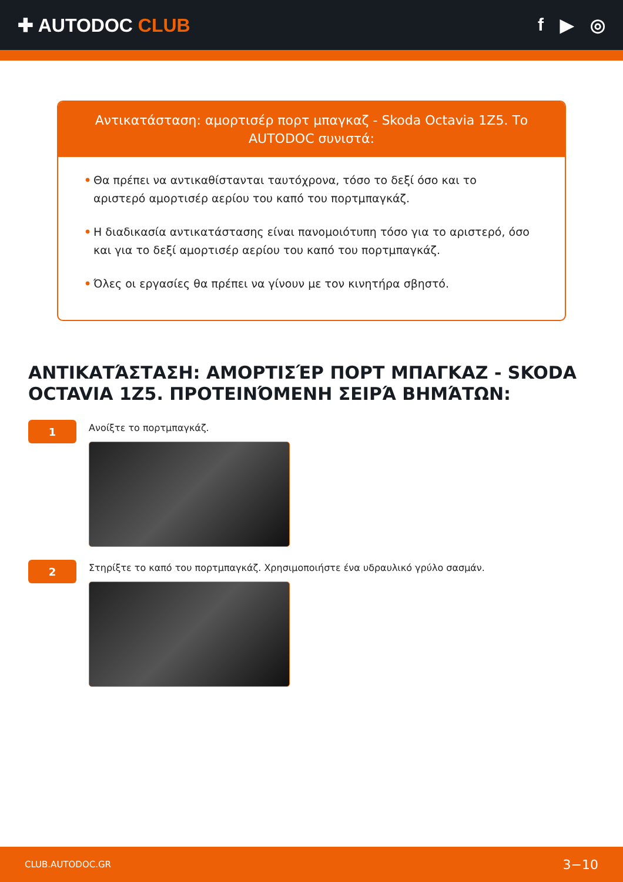✚ AUTODOC CLUB f ▶ ◎
Αντικατάσταση: αμορτισέρ πορτ μπαγκαζ - Skoda Octavia 1Z5. Το AUTODOC συνιστά:
• Θα πρέπει να αντικαθίστανται ταυτόχρονα, τόσο το δεξί όσο και το αριστερό αμορτισέρ αερίου του καπό του πορτμπαγκάζ.
• Η διαδικασία αντικατάστασης είναι πανομοιότυπη τόσο για το αριστερό, όσο και για το δεξί αμορτισέρ αερίου του καπό του πορτμπαγκάζ.
• Όλες οι εργασίες θα πρέπει να γίνουν με τον κινητήρα σβηστό.
ΑΝΤΙΚΑΤΆΣΤΑΣΗ: ΑΜΟΡΤΙΣΈΡ ΠΟΡΤ ΜΠΑΓΚΑΖ - SKODA OCTAVIA 1Z5. ΠΡΟΤΕΙΝΌΜΕΝΗ ΣΕΙΡΆ ΒΗΜΆΤΩΝ:
1
Ανοίξτε το πορτμπαγκάζ.
2
Στηρίξτε το καπό του πορτμπαγκάζ. Χρησιμοποιήστε ένα υδραυλικό γρύλο σασμάν.
CLUB.AUTODOC.GR 3−10